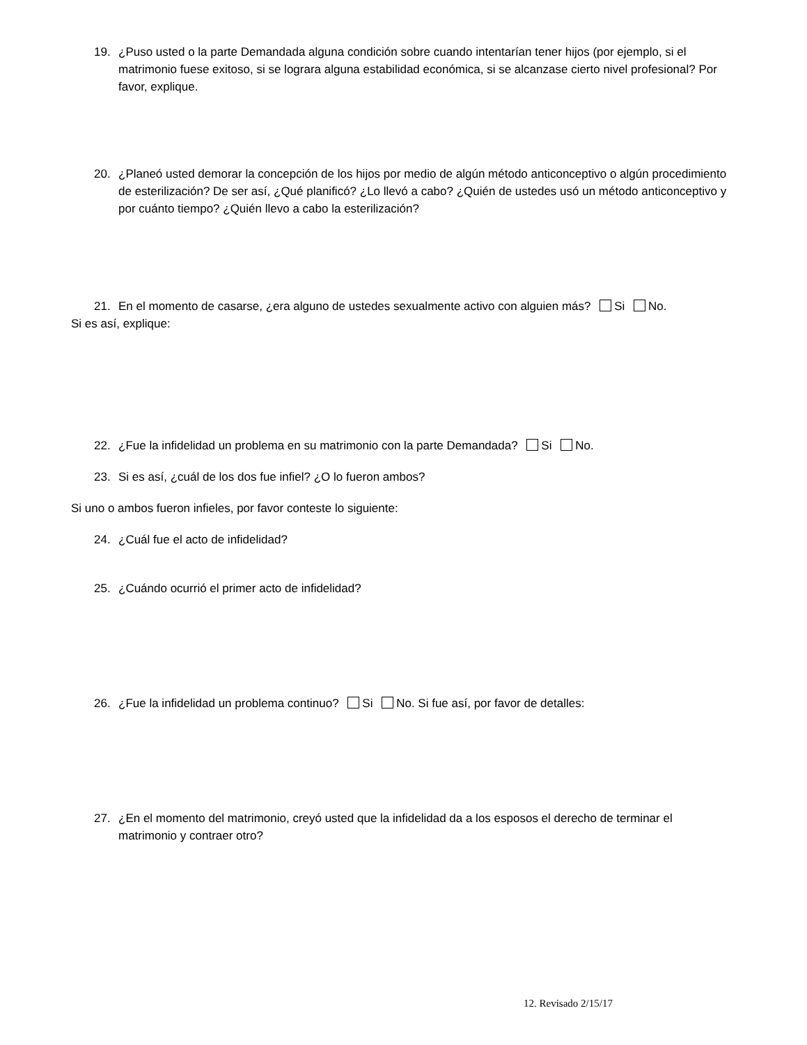19. ¿Puso usted o la parte Demandada alguna condición sobre cuando intentarían tener hijos (por ejemplo, si el matrimonio fuese exitoso, si se lograra alguna estabilidad económica, si se alcanzase cierto nivel profesional? Por favor, explique.
20. ¿Planeó usted demorar la concepción de los hijos por medio de algún método anticonceptivo o algún procedimiento de esterilización? De ser así, ¿Qué planificó? ¿Lo llevó a cabo? ¿Quién de ustedes usó un método anticonceptivo y por cuánto tiempo? ¿Quién llevo a cabo la esterilización?
21. En el momento de casarse, ¿era alguno de ustedes sexualmente activo con alguien más? Si No.
Si es así, explique:
22. ¿Fue la infidelidad un problema en su matrimonio con la parte Demandada? Si No.
23. Si es así, ¿cuál de los dos fue infiel? ¿O lo fueron ambos?
Si uno o ambos fueron infieles, por favor conteste lo siguiente:
24. ¿Cuál fue el acto de infidelidad?
25. ¿Cuándo ocurrió el primer acto de infidelidad?
26. ¿Fue la infidelidad un problema continuo? Si No. Si fue así, por favor de detalles:
27. ¿En el momento del matrimonio, creyó usted que la infidelidad da a los esposos el derecho de terminar el matrimonio y contraer otro?
12. Revisado 2/15/17